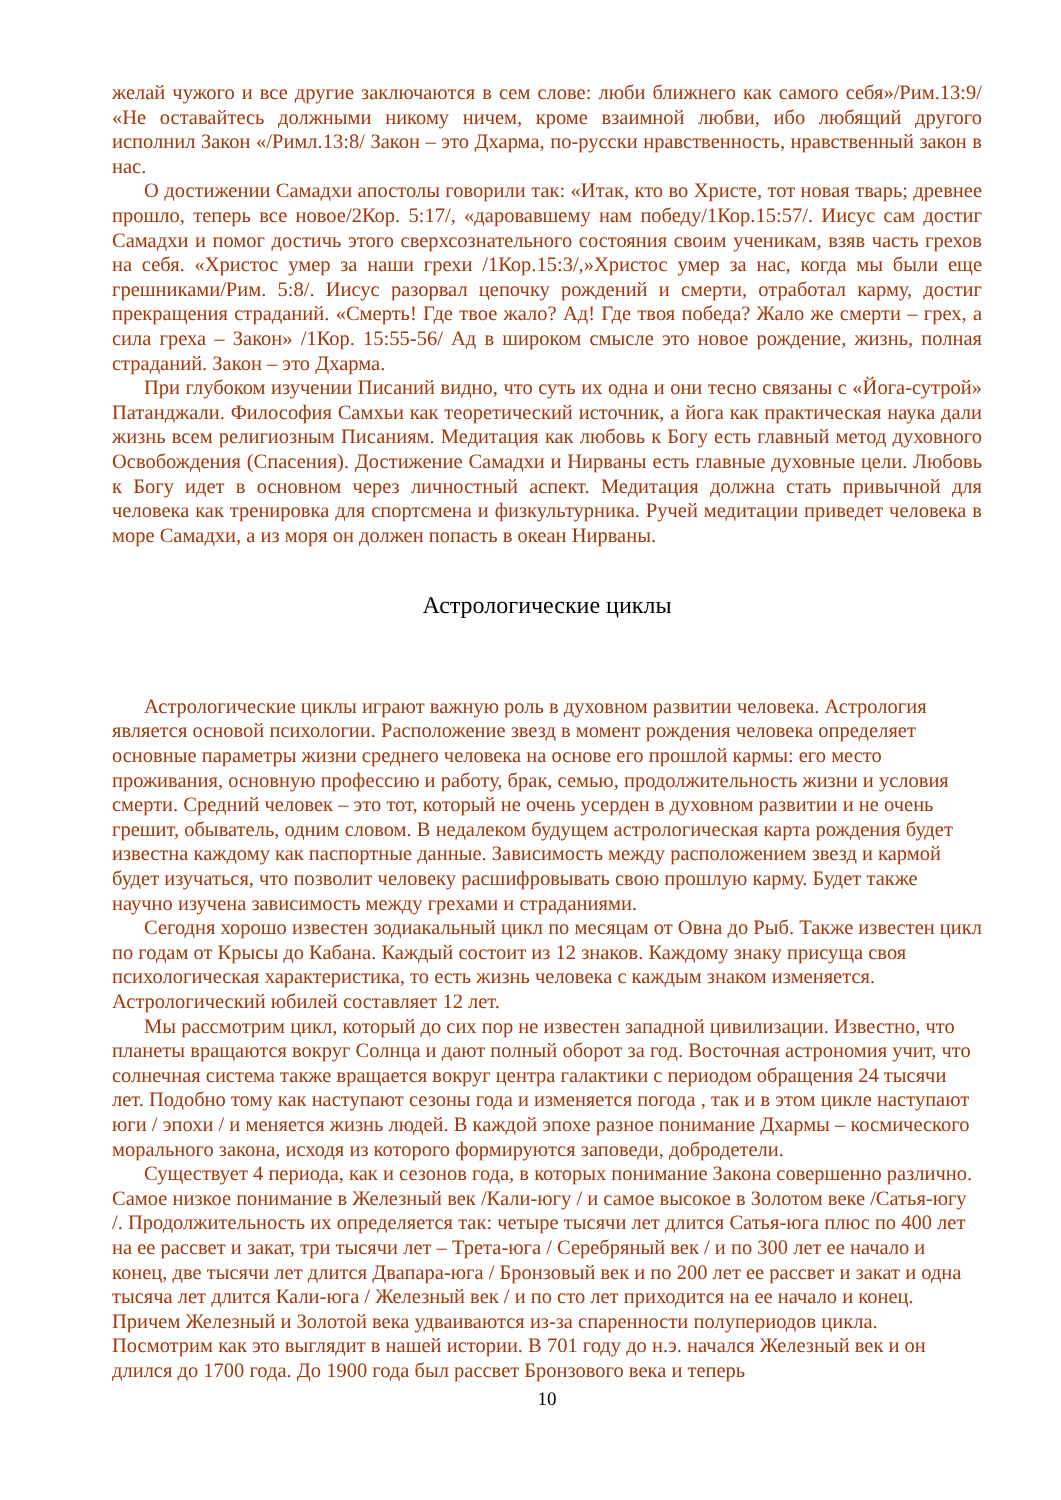желай чужого и все другие заключаются в сем слове: люби ближнего как самого себя»/Рим.13:9/ «Не оставайтесь должными никому ничем, кроме взаимной любви, ибо любящий другого исполнил Закон «/Римл.13:8/ Закон – это Дхарма, по-русски нравственность, нравственный закон в нас.
О достижении Самадхи апостолы говорили так: «Итак, кто во Христе, тот новая тварь; древнее прошло, теперь все новое/2Кор. 5:17/, «даровавшему нам победу/1Кор.15:57/. Иисус сам достиг Самадхи и помог достичь этого сверхсознательного состояния своим ученикам, взяв часть грехов на себя. «Христос умер за наши грехи /1Кор.15:3/,»Христос умер за нас, когда мы были еще грешниками/Рим. 5:8/. Иисус разорвал цепочку рождений и смерти, отработал карму, достиг прекращения страданий. «Смерть! Где твое жало? Ад! Где твоя победа? Жало же смерти – грех, а сила греха – Закон» /1Кор. 15:55-56/ Ад в широком смысле это новое рождение, жизнь, полная страданий. Закон – это Дхарма.
При глубоком изучении Писаний видно, что суть их одна и они тесно связаны с «Йога-сутрой» Патанджали. Философия Самхьи как теоретический источник, а йога как практическая наука дали жизнь всем религиозным Писаниям. Медитация как любовь к Богу есть главный метод духовного Освобождения (Спасения). Достижение Самадхи и Нирваны есть главные духовные цели. Любовь к Богу идет в основном через личностный аспект. Медитация должна стать привычной для человека как тренировка для спортсмена и физкультурника. Ручей медитации приведет человека в море Самадхи, а из моря он должен попасть в океан Нирваны.
Астрологические циклы
Астрологические циклы играют важную роль в духовном развитии человека. Астрология является основой психологии. Расположение звезд в момент рождения человека определяет основные параметры жизни среднего человека на основе его прошлой кармы: его место проживания, основную профессию и работу, брак, семью, продолжительность жизни и условия смерти. Средний человек – это тот, который не очень усерден в духовном развитии и не очень грешит, обыватель, одним словом. В недалеком будущем астрологическая карта рождения будет известна каждому как паспортные данные. Зависимость между расположением звезд и кармой будет изучаться, что позволит человеку расшифровывать свою прошлую карму. Будет также научно изучена зависимость между грехами и страданиями.
Сегодня хорошо известен зодиакальный цикл по месяцам от Овна до Рыб. Также известен цикл по годам от Крысы до Кабана. Каждый состоит из 12 знаков. Каждому знаку присуща своя психологическая характеристика, то есть жизнь человека с каждым знаком изменяется. Астрологический юбилей составляет 12 лет.
Мы рассмотрим цикл, который до сих пор не известен западной цивилизации. Известно, что планеты вращаются вокруг Солнца и дают полный оборот за год. Восточная астрономия учит, что солнечная система также вращается вокруг центра галактики с периодом обращения 24 тысячи лет. Подобно тому как наступают сезоны года и изменяется погода , так и в этом цикле наступают юги / эпохи / и меняется жизнь людей. В каждой эпохе разное понимание Дхармы – космического морального закона, исходя из которого формируются заповеди, добродетели.
Существует 4 периода, как и сезонов года, в которых понимание Закона совершенно различно. Самое низкое понимание в Железный век /Кали-югу / и самое высокое в Золотом веке /Сатья-югу /. Продолжительность их определяется так: четыре тысячи лет длится Сатья-юга плюс по 400 лет на ее рассвет и закат, три тысячи лет – Трета-юга / Серебряный век / и по 300 лет ее начало и конец, две тысячи лет длится Двапара-юга / Бронзовый век и по 200 лет ее рассвет и закат и одна тысяча лет длится Кали-юга / Железный век / и по сто лет приходится на ее начало и конец. Причем Железный и Золотой века удваиваются из-за спаренности полупериодов цикла. Посмотрим как это выглядит в нашей истории. В 701 году до н.э. начался Железный век и он длился до 1700 года. До 1900 года был рассвет Бронзового века и теперь
10